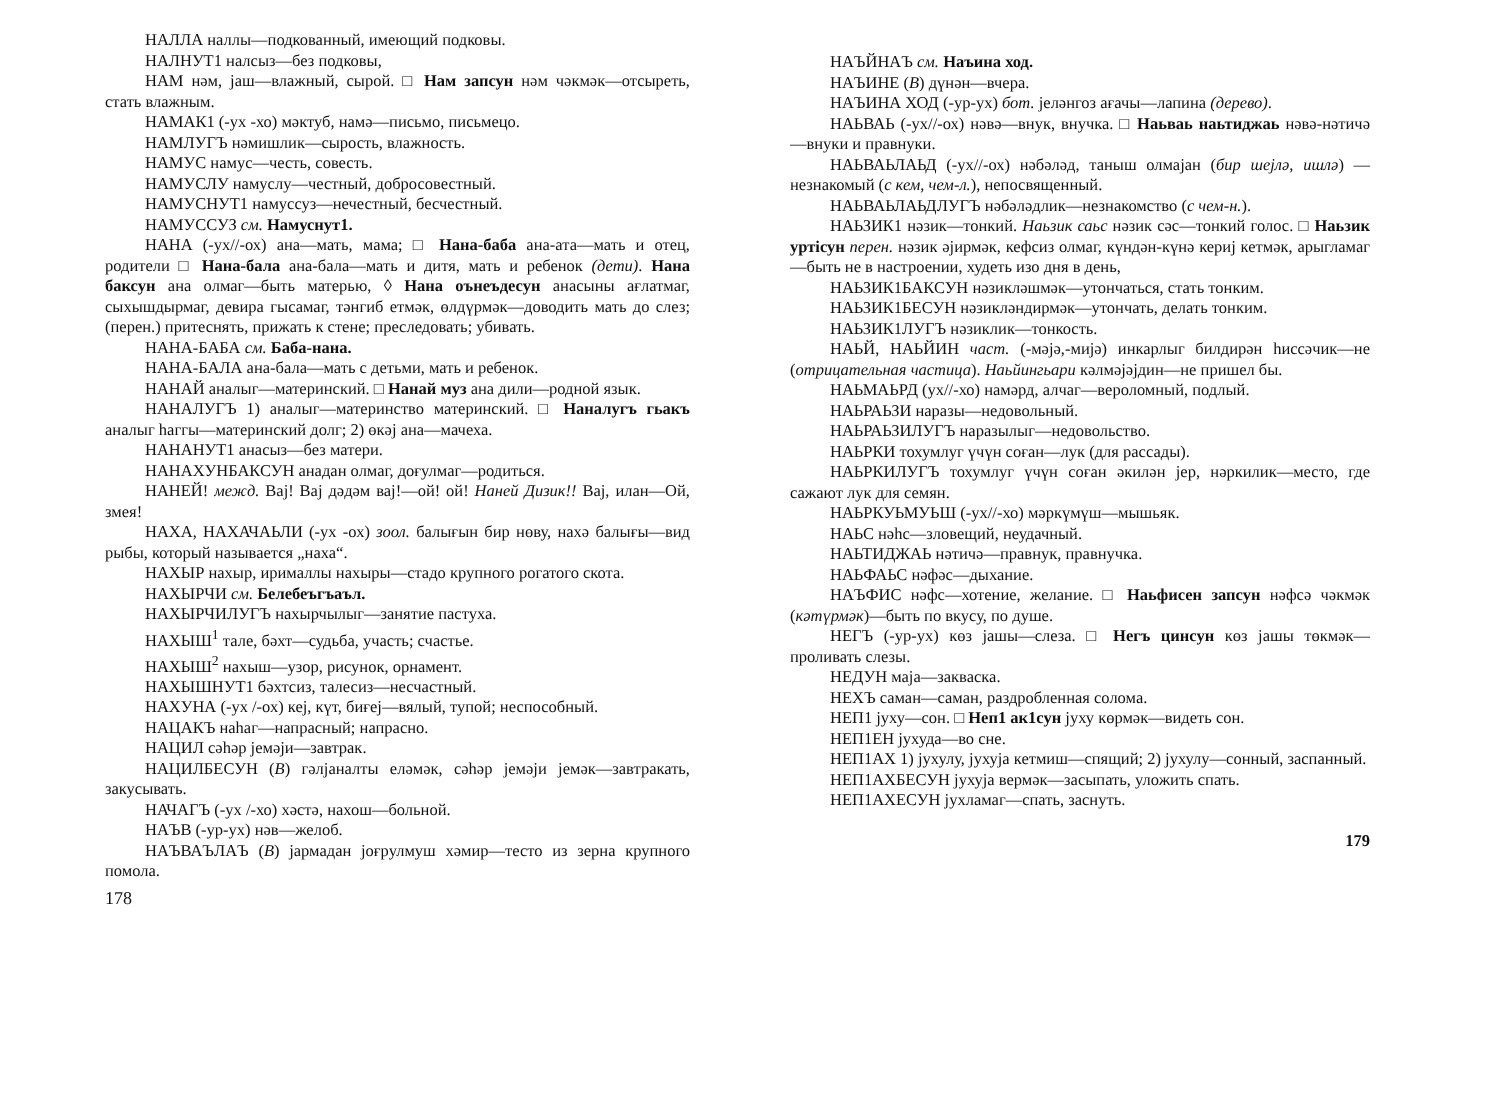НАЛЛА наллы—подкованный, имеющий подковы.
НАЛНУТ1 налсыз—без подковы,
НАМ нәм, јаш—влажный, сырой. □ Нам запсун нәм чәкмәк—отсыреть, стать влажным.
НАМАК1 (-ух -хо) мәктуб, намә—письмо, письмецо.
НАМЛУГЪ нәмишлик—сырость, влажность.
НАМУС намус—честь, совесть.
НАМУСЛУ намуслу—честный, добросовестный.
НАМУСНУТ1 намуссуз—нечестный, бесчестный.
НАМУССУЗ см. Намуснут1.
НАНА (-ух//-ох) ана—мать, мама; □ Нана-баба ана-ата—мать и отец, родители □ Нана-бала ана-бала—мать и дитя, мать и ребенок (дети). Нана баксун ана олмаг—быть матерью, ◊ Нана оънеъдесун анасыны ағлатмаг, сыхышдырмаг, девира гысамаг, тәнгиб етмәк, өлдүрмәк—доводить мать до слез; (перен.) притеснять, прижать к стене; преследовать; убивать.
НАНА-БАБА см. Баба-нана.
НАНА-БАЛА ана-бала—мать с детьми, мать и ребенок.
НАНАЙ аналыг—материнский. □ Нанай муз ана дили—родной язык.
НАНАЛУГЪ 1) аналыг—материнство материнский. □ Наналугъ гьакъ аналыг һаггы—материнский долг; 2) өкәј ана—мачеха.
НАНАНУТ1 анасыз—без матери.
НАНАХУНБАКСУН анадан олмаг, доғулмаг—родиться.
НАНЕЙ! межд. Вај! Вај дәдәм вај!—ой! ой! Наней Дизик!! Вај, илан—Ой, змея!
НАХА, НАХАЧАЬЛИ (-ух -ох) зоол. балығын бир нөву, нахә балығы—вид рыбы, который называется „наха“.
НАХЫР нахыр, ирималлы нахыры—стадо крупного рогатого скота.
НАХЫРЧИ см. Белебеъгъаъл.
НАХЫРЧИЛУГЪ нахырчылыг—занятие пастуха.
НАХЫШ<sup>1</sup> тале, бәхт—судьба, участь; счастье.
НАХЫШ<sup>2</sup> нахыш—узор, рисунок, орнамент.
НАХЫШНУТ1 бәхтсиз, талесиз—несчастный.
НАХУНА (-ух /-ох) кеј, күт, биғеј—вялый, тупой; неспособный.
НАЦАКЪ наһаг—напрасный; напрасно.
НАЦИЛ сәһәр јемәји—завтрак.
НАЦИЛБЕСУН (В) гәлјаналты еләмәк, сәһәр јемәји јемәк—завтракать, закусывать.
НАЧАГЪ (-ух /-хо) хәстә, нахош—больной.
НАЪВ (-ур-ух) нәв—желоб.
НАЪВАЪЛАЪ (В) јармадан јоғрулмуш хәмир—тесто из зерна крупного помола.
178
НАЪЙНАЪ см. Наъина ход.
НАЪИНЕ (В) дүнән—вчера.
НАЪИНА ХОД (-ур-ух) бот. јеләнгоз ағачы—лапина (дерево).
НАЬВАЬ (-ух//-ох) нәвә—внук, внучка. □ Наьваь наьтиджаь нәвә-нәтичә—внуки и правнуки.
НАЬВАЬЛАЬД (-ух//-ох) нәбәләд, таныш олмајан (бир шејлә, ишлә) —незнакомый (с кем, чем-л.), непосвященный.
НАЬВАЬЛАЬДЛУГЪ нәбәләдлик—незнакомство (с чем-н.).
НАЬЗИК1 нәзик—тонкий. Наьзик саьс нәзик сәс—тонкий голос. □ Наьзик уртiсун перен. нәзик әјирмәк, кефсиз олмаг, күндән-күнә кериј кетмәк, арыгламаг—быть не в настроении, худеть изо дня в день,
НАЬЗИК1БАКСУН нәзикләшмәк—утончаться, стать тонким.
НАЬЗИК1БЕСУН нәзикләндирмәк—утончать, делать тонким.
НАЬЗИК1ЛУГЪ нәзиклик—тонкость.
НАЬЙ, НАЬЙИН част. (-мәјә,-мијә) инкарлыг билдирән һиссәчик—не (отрицательная частица). Наьйингьари кәлмәјәјдин—не пришел бы.
НАЬМАЬРД (ух//-хо) намәрд, алчаг—вероломный, подлый.
НАЬРАЬЗИ наразы—недовольный.
НАЬРАЬЗИЛУГЪ наразылыг—недовольство.
НАЬРКИ тохумлуг үчүн соған—лук (для рассады).
НАЬРКИЛУГЪ тохумлуг үчүн соған әкилән јер, нәркилик—место, где сажают лук для семян.
НАЬРКУЬМУЬШ (-ух//-хо) мәркүмүш—мышьяк.
НАЬС нәһс—зловещий, неудачный.
НАЬТИДЖАЬ нәтичә—правнук, правнучка.
НАЬФАЬС нәфәс—дыхание.
НАЪФИС нәфс—хотение, желание. □ Наьфисен запсун нәфсә чәкмәк (кәтүрмәк)—быть по вкусу, по душе.
НЕГЪ (-ур-ух) көз јашы—слеза. □ Негъ цинсун көз јашы төкмәк—проливать слезы.
НЕДУН маја—закваска.
НЕХЪ саман—саман, раздробленная солома.
НЕП1 јуху—сон. □ Неп1 ак1сун јуху көрмәк—видеть сон.
НЕП1ЕН јухуда—во сне.
НЕП1АХ 1) јухулу, јухуја кетмиш—спящий; 2) јухулу—сонный, заспанный.
НЕП1АХБЕСУН јухуја вермәк—засыпать, уложить спать.
НЕП1АХЕСУН јухламаг—спать, заснуть.
179